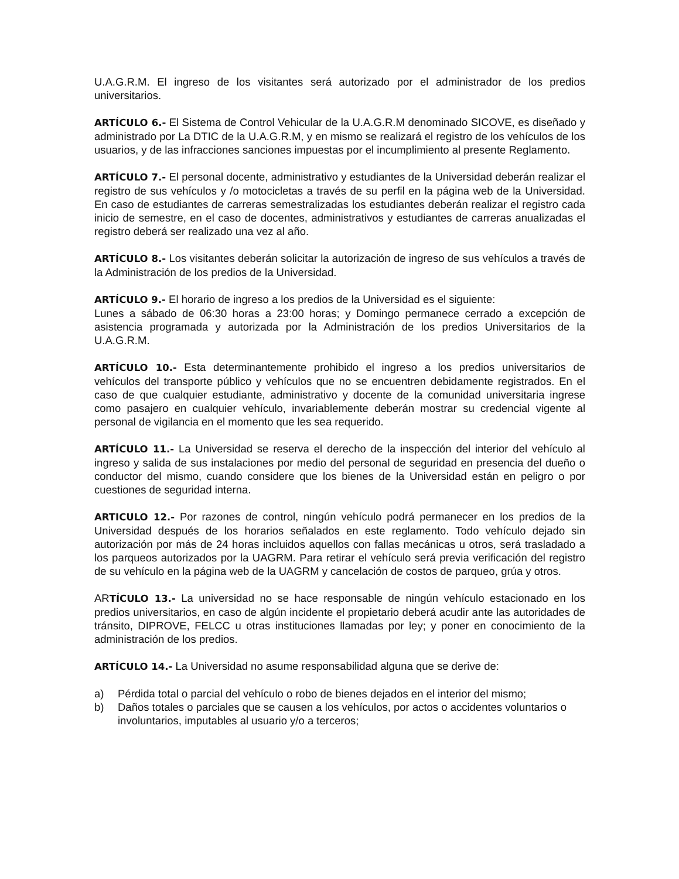U.A.G.R.M. El ingreso de los visitantes será autorizado por el administrador de los predios universitarios.
ARTÍCULO 6.- El Sistema de Control Vehicular de la U.A.G.R.M denominado SICOVE, es diseñado y administrado por La DTIC de la U.A.G.R.M, y en mismo se realizará el registro de los vehículos de los usuarios, y de las infracciones sanciones impuestas por el incumplimiento al presente Reglamento.
ARTÍCULO 7.- El personal docente, administrativo y estudiantes de la Universidad deberán realizar el registro de sus vehículos y /o motocicletas a través de su perfil en la página web de la Universidad. En caso de estudiantes de carreras semestralizadas los estudiantes deberán realizar el registro cada inicio de semestre, en el caso de docentes, administrativos y estudiantes de carreras anualizadas el registro deberá ser realizado una vez al año.
ARTÍCULO 8.- Los visitantes deberán solicitar la autorización de ingreso de sus vehículos a través de la Administración de los predios de la Universidad.
ARTÍCULO 9.- El horario de ingreso a los predios de la Universidad es el siguiente:
Lunes a sábado de 06:30 horas a 23:00 horas; y Domingo permanece cerrado a excepción de asistencia programada y autorizada por la Administración de los predios Universitarios de la U.A.G.R.M.
ARTÍCULO 10.- Esta determinantemente prohibido el ingreso a los predios universitarios de vehículos del transporte público y vehículos que no se encuentren debidamente registrados. En el caso de que cualquier estudiante, administrativo y docente de la comunidad universitaria ingrese como pasajero en cualquier vehículo, invariablemente deberán mostrar su credencial vigente al personal de vigilancia en el momento que les sea requerido.
ARTÍCULO 11.- La Universidad se reserva el derecho de la inspección del interior del vehículo al ingreso y salida de sus instalaciones por medio del personal de seguridad en presencia del dueño o conductor del mismo, cuando considere que los bienes de la Universidad están en peligro o por cuestiones de seguridad interna.
ARTICULO 12.- Por razones de control, ningún vehículo podrá permanecer en los predios de la Universidad después de los horarios señalados en este reglamento. Todo vehículo dejado sin autorización por más de 24 horas incluidos aquellos con fallas mecánicas u otros, será trasladado a los parqueos autorizados por la UAGRM. Para retirar el vehículo será previa verificación del registro de su vehículo en la página web de la UAGRM y cancelación de costos de parqueo, grúa y otros.
ARTÍCULO 13.- La universidad no se hace responsable de ningún vehículo estacionado en los predios universitarios, en caso de algún incidente el propietario deberá acudir ante las autoridades de tránsito, DIPROVE, FELCC u otras instituciones llamadas por ley; y poner en conocimiento de la administración de los predios.
ARTÍCULO 14.- La Universidad no asume responsabilidad alguna que se derive de:
a) Pérdida total o parcial del vehículo o robo de bienes dejados en el interior del mismo;
b) Daños totales o parciales que se causen a los vehículos, por actos o accidentes voluntarios o involuntarios, imputables al usuario y/o a terceros;